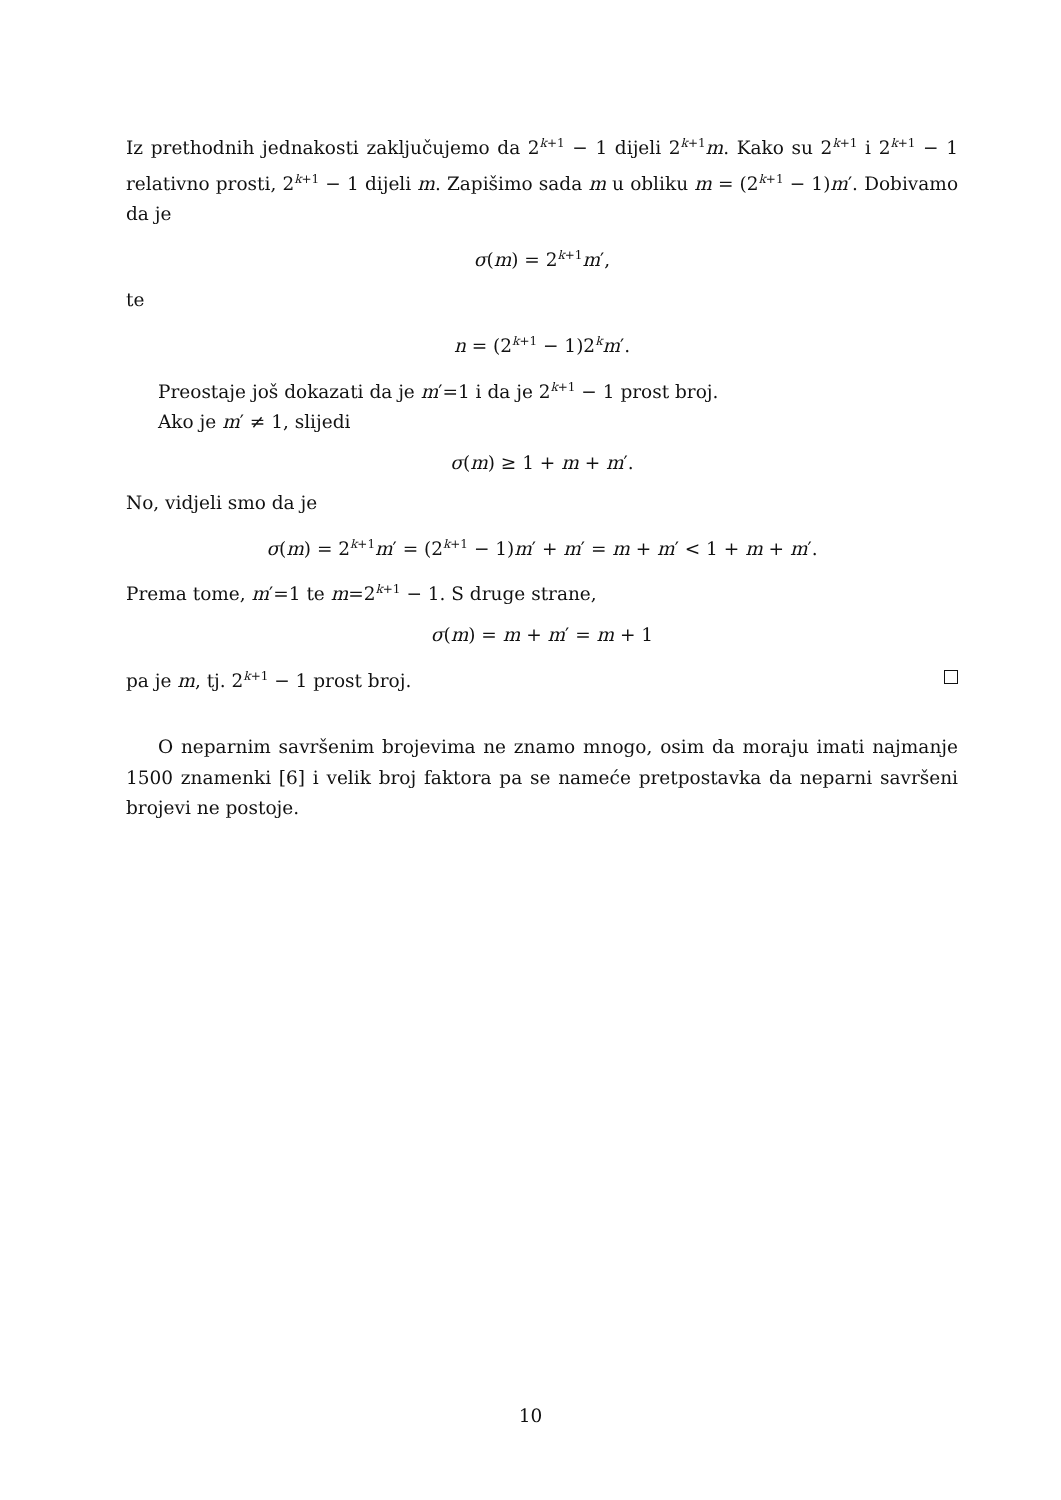Iz prethodnih jednakosti zaključujemo da 2<sup>k+1</sup> − 1 dijeli 2<sup>k+1</sup>m. Kako su 2<sup>k+1</sup> i 2<sup>k+1</sup> − 1 relativno prosti, 2<sup>k+1</sup> − 1 dijeli m. Zapišimo sada m u obliku m = (2<sup>k+1</sup> − 1)m′. Dobivamo da je
σ(m) = 2<sup>k+1</sup>m′,
te
n = (2<sup>k+1</sup> − 1)2<sup>k</sup>m′.
Preostaje još dokazati da je m′=1 i da je 2<sup>k+1</sup> − 1 prost broj.
Ako je m′ ≠ 1, slijedi
σ(m) ≥ 1 + m + m′.
No, vidjeli smo da je
σ(m) = 2<sup>k+1</sup>m′ = (2<sup>k+1</sup> − 1)m′ + m′ = m + m′ < 1 + m + m′.
Prema tome, m′=1 te m=2<sup>k+1</sup> − 1. S druge strane,
σ(m) = m + m′ = m + 1
pa je m, tj. 2<sup>k+1</sup> − 1 prost broj.
O neparnim savršenim brojevima ne znamo mnogo, osim da moraju imati najmanje 1500 znamenki [6] i velik broj faktora pa se nameće pretpostavka da neparni savršeni brojevi ne postoje.
10